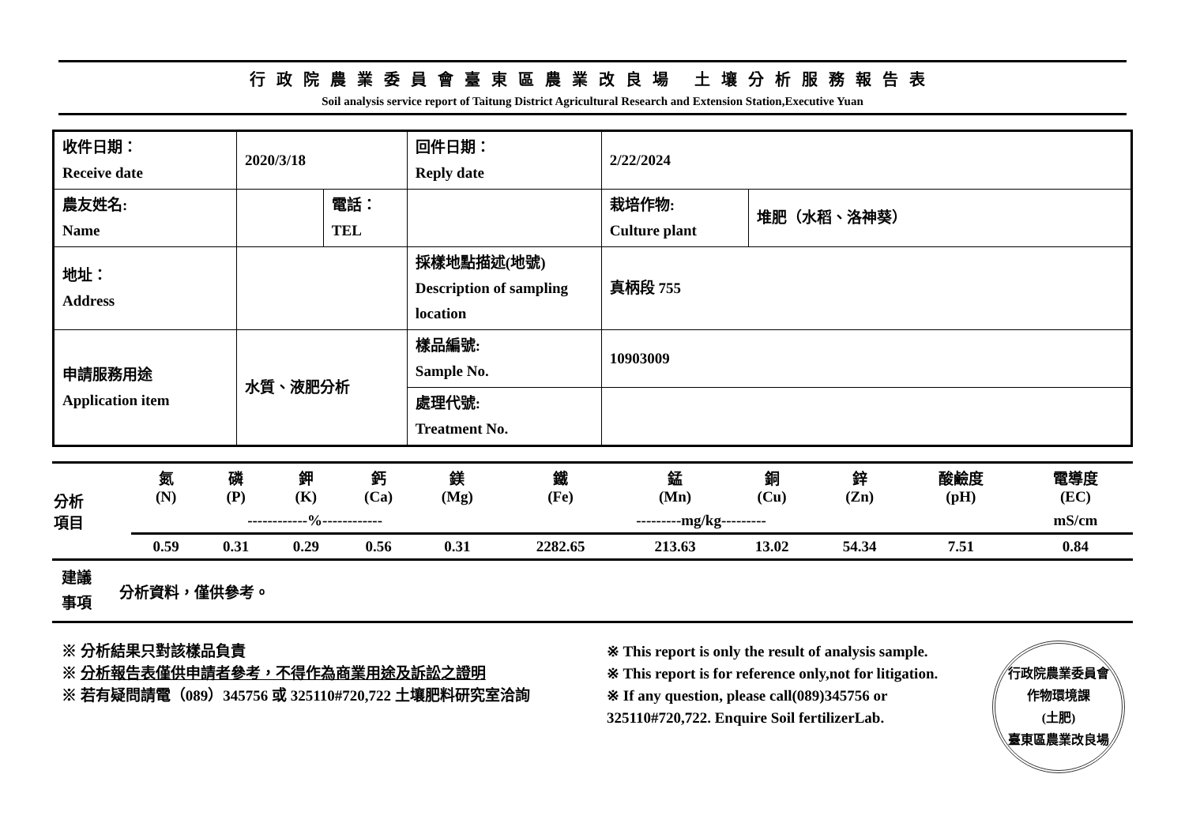行政院農業委員會臺東區農業改良場 土壤分析服務報告表
Soil analysis service report of Taitung District Agricultural Research and Extension Station,Executive Yuan
| 收件日期： Receive date | 2020/3/18 | | 回件日期： Reply date | 2/22/2024 | |
| 農友姓名: Name | | 電話： TEL | | 栽培作物: Culture plant | 堆肥（水稻、洛神葵） |
| 地址： Address | | | 採樣地點描述(地號) Description of sampling location | 真柄段 755 | |
| 申請服務用途 Application item | 水質、液肥分析 | | 樣品編號: Sample No. | 10903009 | |
| | | | 處理代號: Treatment No. | | |
| 分析 項目 | 氮 (N) | 磷 (P) | 鉀 (K) | 鈣 (Ca) | 鎂 (Mg) | 鐵 (Fe) | 錳 (Mn) | 銅 (Cu) | 鋅 (Zn) | 酸鹼度 (pH) | 電導度 (EC) |
| | ------------%------------ | | | | | ---------mg/kg--------- | | | | | mS/cm |
| | 0.59 | 0.31 | 0.29 | 0.56 | 0.31 | 2282.65 | 213.63 | 13.02 | 54.34 | 7.51 | 0.84 |
| 建議 事項 | 分析資料，僅供參考。 |
※ 分析結果只對該樣品負責
※ 分析報告表僅供申請者參考，不得作為商業用途及訴訟之證明
※ 若有疑問請電（089）345756 或 325110#720,722 土壤肥料研究室洽詢
※ This report is only the result of analysis sample.
※ This report is for reference only,not for litigation.
※ If any question, please call(089)345756 or
325110#720,722. Enquire Soil fertilizerLab.
行政院農業委員會
作物環境課
(土肥)
臺東區農業改良場